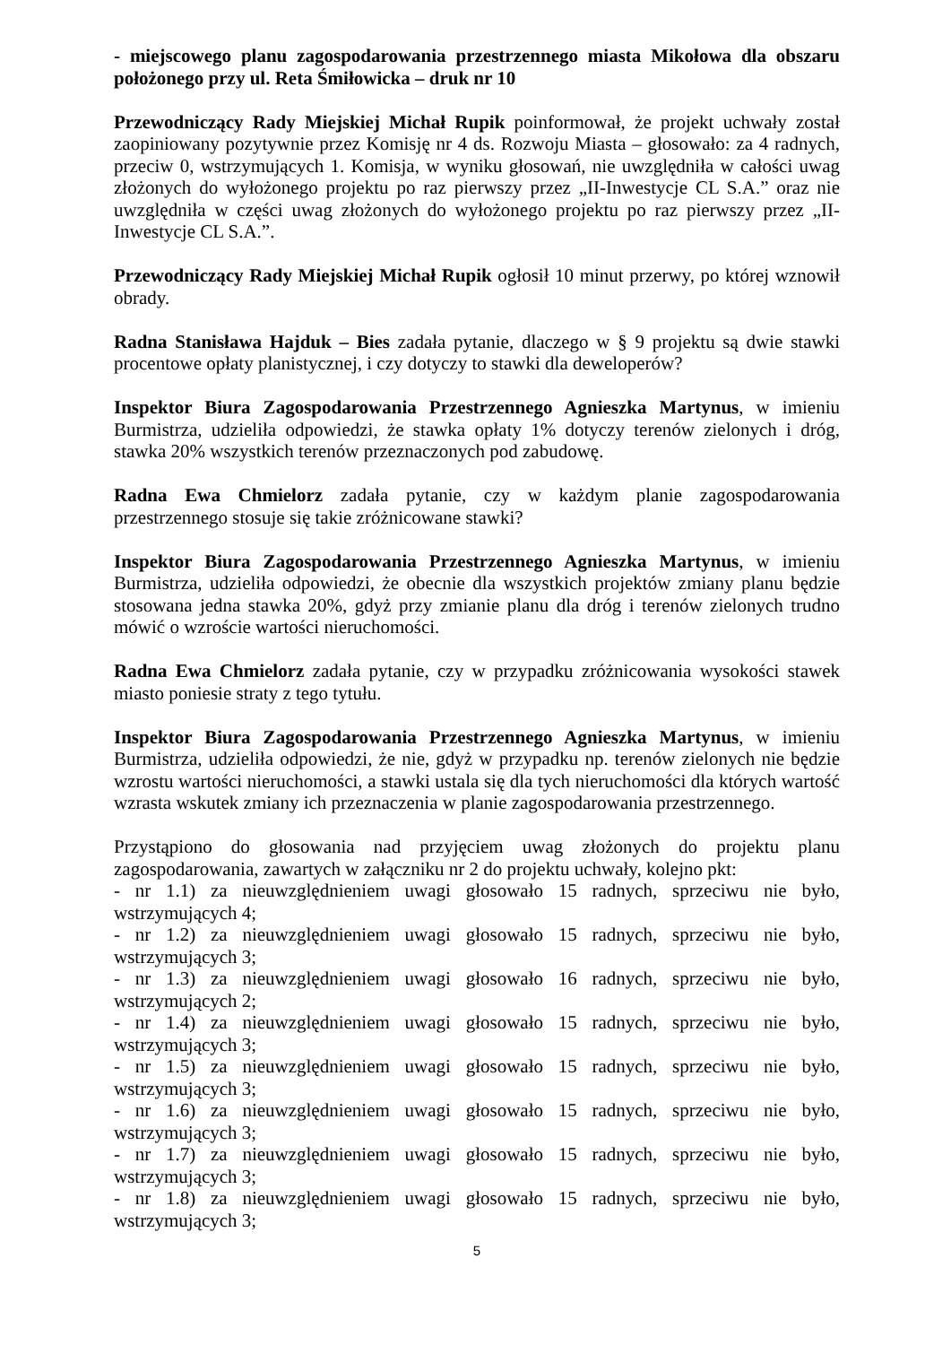- miejscowego planu zagospodarowania przestrzennego miasta Mikołowa dla obszaru położonego przy ul. Reta Śmiłowicka – druk nr 10
Przewodniczący Rady Miejskiej Michał Rupik poinformował, że projekt uchwały został zaopiniowany pozytywnie przez Komisję nr 4 ds. Rozwoju Miasta – głosowało: za 4 radnych, przeciw 0, wstrzymujących 1. Komisja, w wyniku głosowań, nie uwzględniła w całości uwag złożonych do wyłożonego projektu po raz pierwszy przez „II-Inwestycje CL S.A.” oraz nie uwzględniła w części uwag złożonych do wyłożonego projektu po raz pierwszy przez „II-Inwestycje CL S.A.”.
Przewodniczący Rady Miejskiej Michał Rupik ogłosił 10 minut przerwy, po której wznowił obrady.
Radna Stanisława Hajduk – Bies zadała pytanie, dlaczego w § 9 projektu są dwie stawki procentowe opłaty planistycznej, i czy dotyczy to stawki dla deweloperów?
Inspektor Biura Zagospodarowania Przestrzennego Agnieszka Martynus, w imieniu Burmistrza, udzieliła odpowiedzi, że stawka opłaty 1% dotyczy terenów zielonych i dróg, stawka 20% wszystkich terenów przeznaczonych pod zabudowę.
Radna Ewa Chmielorz zadała pytanie, czy w każdym planie zagospodarowania przestrzennego stosuje się takie zróżnicowane stawki?
Inspektor Biura Zagospodarowania Przestrzennego Agnieszka Martynus, w imieniu Burmistrza, udzieliła odpowiedzi, że obecnie dla wszystkich projektów zmiany planu będzie stosowana jedna stawka 20%, gdyż przy zmianie planu dla dróg i terenów zielonych trudno mówić o wzroście wartości nieruchomości.
Radna Ewa Chmielorz zadała pytanie, czy w przypadku zróżnicowania wysokości stawek miasto poniesie straty z tego tytułu.
Inspektor Biura Zagospodarowania Przestrzennego Agnieszka Martynus, w imieniu Burmistrza, udzieliła odpowiedzi, że nie, gdyż w przypadku np. terenów zielonych nie będzie wzrostu wartości nieruchomości, a stawki ustala się dla tych nieruchomości dla których wartość wzrasta wskutek zmiany ich przeznaczenia w planie zagospodarowania przestrzennego.
Przystąpiono do głosowania nad przyjęciem uwag złożonych do projektu planu zagospodarowania, zawartych w załączniku nr 2 do projektu uchwały, kolejno pkt:
- nr 1.1) za nieuwzględnieniem uwagi głosowało 15 radnych, sprzeciwu nie było, wstrzymujących 4;
- nr 1.2) za nieuwzględnieniem uwagi głosowało 15 radnych, sprzeciwu nie było, wstrzymujących 3;
- nr 1.3) za nieuwzględnieniem uwagi głosowało 16 radnych, sprzeciwu nie było, wstrzymujących 2;
- nr 1.4) za nieuwzględnieniem uwagi głosowało 15 radnych, sprzeciwu nie było, wstrzymujących 3;
- nr 1.5) za nieuwzględnieniem uwagi głosowało 15 radnych, sprzeciwu nie było, wstrzymujących 3;
- nr 1.6) za nieuwzględnieniem uwagi głosowało 15 radnych, sprzeciwu nie było, wstrzymujących 3;
- nr 1.7) za nieuwzględnieniem uwagi głosowało 15 radnych, sprzeciwu nie było, wstrzymujących 3;
- nr 1.8) za nieuwzględnieniem uwagi głosowało 15 radnych, sprzeciwu nie było, wstrzymujących 3;
5